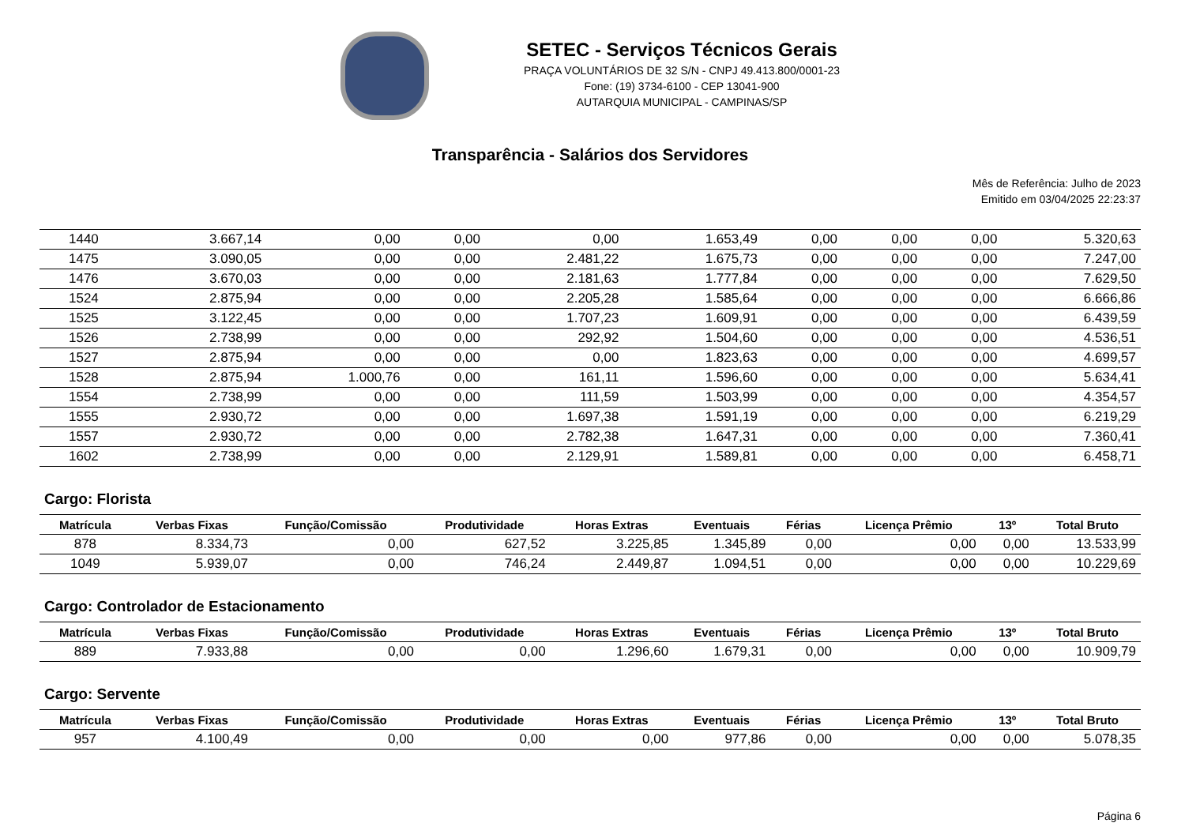SETEC - Serviços Técnicos Gerais
PRAÇA VOLUNTÁRIOS DE 32 S/N - CNPJ 49.413.800/0001-23
Fone: (19) 3734-6100 - CEP 13041-900
AUTARQUIA MUNICIPAL - CAMPINAS/SP
Transparência - Salários dos Servidores
Mês de Referência: Julho de 2023
Emitido em 03/04/2025 22:23:37
| 1440 | 3.667,14 | 0,00 | 0,00 | 0,00 | 1.653,49 | 0,00 | 0,00 | 0,00 | 5.320,63 |
| 1475 | 3.090,05 | 0,00 | 0,00 | 2.481,22 | 1.675,73 | 0,00 | 0,00 | 0,00 | 7.247,00 |
| 1476 | 3.670,03 | 0,00 | 0,00 | 2.181,63 | 1.777,84 | 0,00 | 0,00 | 0,00 | 7.629,50 |
| 1524 | 2.875,94 | 0,00 | 0,00 | 2.205,28 | 1.585,64 | 0,00 | 0,00 | 0,00 | 6.666,86 |
| 1525 | 3.122,45 | 0,00 | 0,00 | 1.707,23 | 1.609,91 | 0,00 | 0,00 | 0,00 | 6.439,59 |
| 1526 | 2.738,99 | 0,00 | 0,00 | 292,92 | 1.504,60 | 0,00 | 0,00 | 0,00 | 4.536,51 |
| 1527 | 2.875,94 | 0,00 | 0,00 | 0,00 | 1.823,63 | 0,00 | 0,00 | 0,00 | 4.699,57 |
| 1528 | 2.875,94 | 1.000,76 | 0,00 | 161,11 | 1.596,60 | 0,00 | 0,00 | 0,00 | 5.634,41 |
| 1554 | 2.738,99 | 0,00 | 0,00 | 111,59 | 1.503,99 | 0,00 | 0,00 | 0,00 | 4.354,57 |
| 1555 | 2.930,72 | 0,00 | 0,00 | 1.697,38 | 1.591,19 | 0,00 | 0,00 | 0,00 | 6.219,29 |
| 1557 | 2.930,72 | 0,00 | 0,00 | 2.782,38 | 1.647,31 | 0,00 | 0,00 | 0,00 | 7.360,41 |
| 1602 | 2.738,99 | 0,00 | 0,00 | 2.129,91 | 1.589,81 | 0,00 | 0,00 | 0,00 | 6.458,71 |
Cargo: Florista
| Matrícula | Verbas Fixas | Função/Comissão | Produtividade | Horas Extras | Eventuais | Férias | Licença Prêmio | 13º | Total Bruto |
| --- | --- | --- | --- | --- | --- | --- | --- | --- | --- |
| 878 | 8.334,73 | 0,00 | 627,52 | 3.225,85 | 1.345,89 | 0,00 | 0,00 | 0,00 | 13.533,99 |
| 1049 | 5.939,07 | 0,00 | 746,24 | 2.449,87 | 1.094,51 | 0,00 | 0,00 | 0,00 | 10.229,69 |
Cargo: Controlador de Estacionamento
| Matrícula | Verbas Fixas | Função/Comissão | Produtividade | Horas Extras | Eventuais | Férias | Licença Prêmio | 13º | Total Bruto |
| --- | --- | --- | --- | --- | --- | --- | --- | --- | --- |
| 889 | 7.933,88 | 0,00 | 0,00 | 1.296,60 | 1.679,31 | 0,00 | 0,00 | 0,00 | 10.909,79 |
Cargo: Servente
| Matrícula | Verbas Fixas | Função/Comissão | Produtividade | Horas Extras | Eventuais | Férias | Licença Prêmio | 13º | Total Bruto |
| --- | --- | --- | --- | --- | --- | --- | --- | --- | --- |
| 957 | 4.100,49 | 0,00 | 0,00 | 0,00 | 977,86 | 0,00 | 0,00 | 0,00 | 5.078,35 |
Página 6